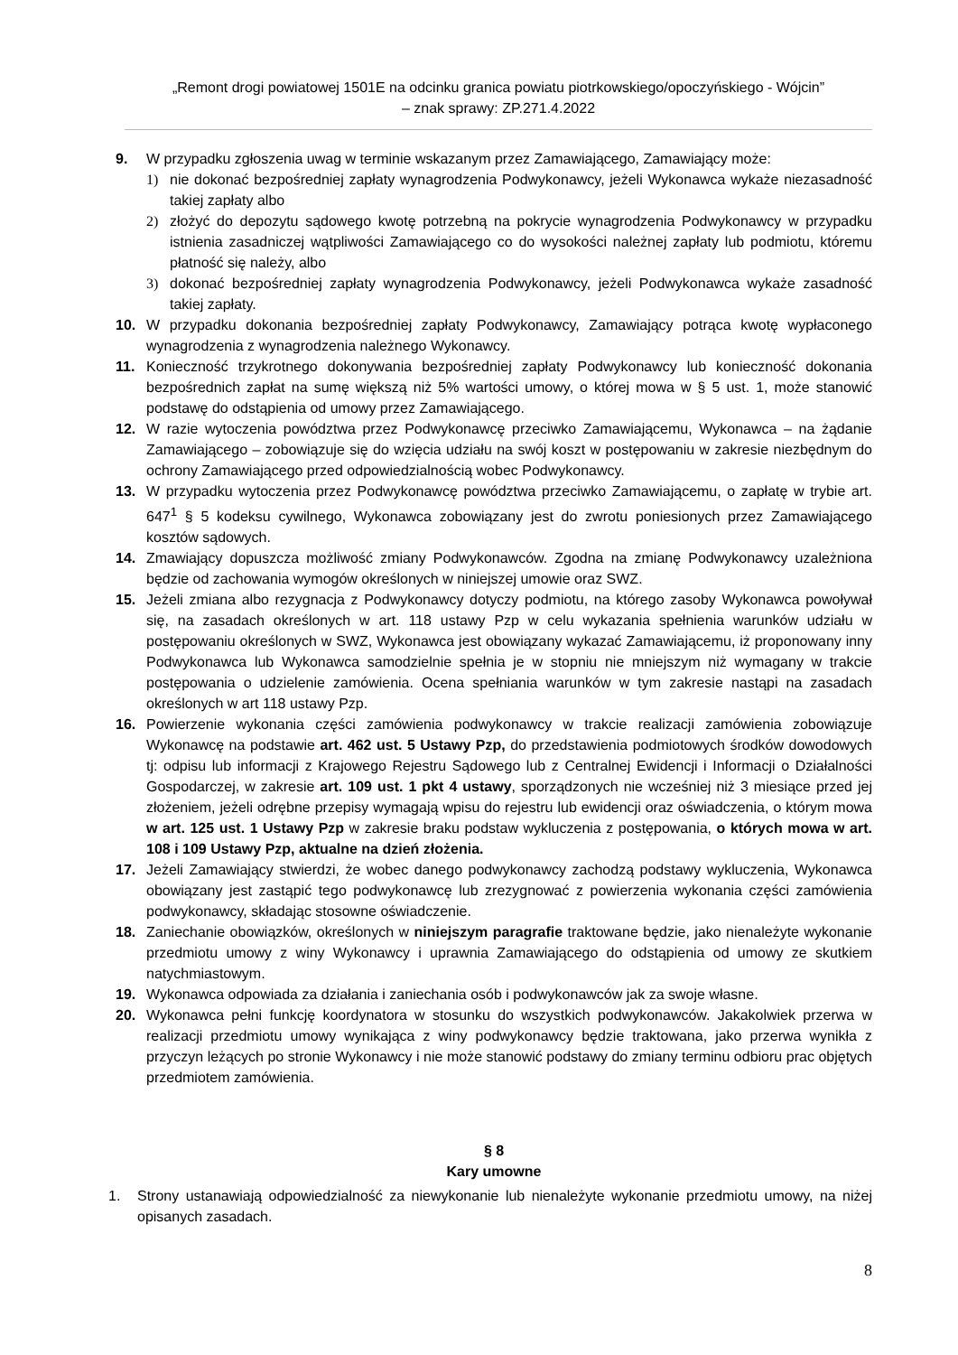„Remont drogi powiatowej 1501E na odcinku granica powiatu piotrkowskiego/opoczyńskiego - Wójcin”
– znak sprawy: ZP.271.4.2022
9. W przypadku zgłoszenia uwag w terminie wskazanym przez Zamawiającego, Zamawiający może:
1) nie dokonać bezpośredniej zapłaty wynagrodzenia Podwykonawcy, jeżeli Wykonawca wykaże niezasadność takiej zapłaty albo
2) złożyć do depozytu sądowego kwotę potrzebną na pokrycie wynagrodzenia Podwykonawcy w przypadku istnienia zasadniczej wątpliwości Zamawiającego co do wysokości należnej zapłaty lub podmiotu, któremu płatność się należy, albo
3) dokonać bezpośredniej zapłaty wynagrodzenia Podwykonawcy, jeżeli Podwykonawca wykaże zasadność takiej zapłaty.
10. W przypadku dokonania bezpośredniej zapłaty Podwykonawcy, Zamawiający potrąca kwotę wypłaconego wynagrodzenia z wynagrodzenia należnego Wykonawcy.
11. Konieczność trzykrotnego dokonywania bezpośredniej zapłaty Podwykonawcy lub konieczność dokonania bezpośrednich zapłat na sumę większą niż 5% wartości umowy, o której mowa w § 5 ust. 1, może stanowić podstawę do odstąpienia od umowy przez Zamawiającego.
12. W razie wytoczenia powództwa przez Podwykonawcę przeciwko Zamawiającemu, Wykonawca – na żądanie Zamawiającego – zobowiązuje się do wzięcia udziału na swój koszt w postępowaniu w zakresie niezbędnym do ochrony Zamawiającego przed odpowiedzialnością wobec Podwykonawcy.
13. W przypadku wytoczenia przez Podwykonawcę powództwa przeciwko Zamawiającemu, o zapłatę w trybie art. 647<sup>1</sup> § 5 kodeksu cywilnego, Wykonawca zobowiązany jest do zwrotu poniesionych przez Zamawiającego kosztów sądowych.
14. Zmawiający dopuszcza możliwość zmiany Podwykonawców. Zgodna na zmianę Podwykonawcy uzależniona będzie od zachowania wymogów określonych w niniejszej umowie oraz SWZ.
15. Jeżeli zmiana albo rezygnacja z Podwykonawcy dotyczy podmiotu, na którego zasoby Wykonawca powoływał się, na zasadach określonych w art. 118 ustawy Pzp w celu wykazania spełnienia warunków udziału w postępowaniu określonych w SWZ, Wykonawca jest obowiązany wykazać Zamawiającemu, iż proponowany inny Podwykonawca lub Wykonawca samodzielnie spełnia je w stopniu nie mniejszym niż wymagany w trakcie postępowania o udzielenie zamówienia. Ocena spełniania warunków w tym zakresie nastąpi na zasadach określonych w art 118 ustawy Pzp.
16. Powierzenie wykonania części zamówienia podwykonawcy w trakcie realizacji zamówienia zobowiązuje Wykonawcę na podstawie art. 462 ust. 5 Ustawy Pzp, do przedstawienia podmiotowych środków dowodowych tj: odpisu lub informacji z Krajowego Rejestru Sądowego lub z Centralnej Ewidencji i Informacji o Działalności Gospodarczej, w zakresie art. 109 ust. 1 pkt 4 ustawy, sporządzonych nie wcześniej niż 3 miesiące przed jej złożeniem, jeżeli odrębne przepisy wymagają wpisu do rejestru lub ewidencji oraz oświadczenia, o którym mowa w art. 125 ust. 1 Ustawy Pzp w zakresie braku podstaw wykluczenia z postępowania, o których mowa w art. 108 i 109 Ustawy Pzp, aktualne na dzień złożenia.
17. Jeżeli Zamawiający stwierdzi, że wobec danego podwykonawcy zachodzą podstawy wykluczenia, Wykonawca obowiązany jest zastąpić tego podwykonawcę lub zrezygnować z powierzenia wykonania części zamówienia podwykonawcy, składając stosowne oświadczenie.
18. Zaniechanie obowiązków, określonych w niniejszym paragrafie traktowane będzie, jako nienależyte wykonanie przedmiotu umowy z winy Wykonawcy i uprawnia Zamawiającego do odstąpienia od umowy ze skutkiem natychmiastowym.
19. Wykonawca odpowiada za działania i zaniechania osób i podwykonawców jak za swoje własne.
20. Wykonawca pełni funkcję koordynatora w stosunku do wszystkich podwykonawców. Jakakolwiek przerwa w realizacji przedmiotu umowy wynikająca z winy podwykonawcy będzie traktowana, jako przerwa wynikła z przyczyn leżących po stronie Wykonawcy i nie może stanowić podstawy do zmiany terminu odbioru prac objętych przedmiotem zamówienia.
§ 8
Kary umowne
1. Strony ustanawiają odpowiedzialność za niewykonanie lub nienależyte wykonanie przedmiotu umowy, na niżej opisanych zasadach.
8